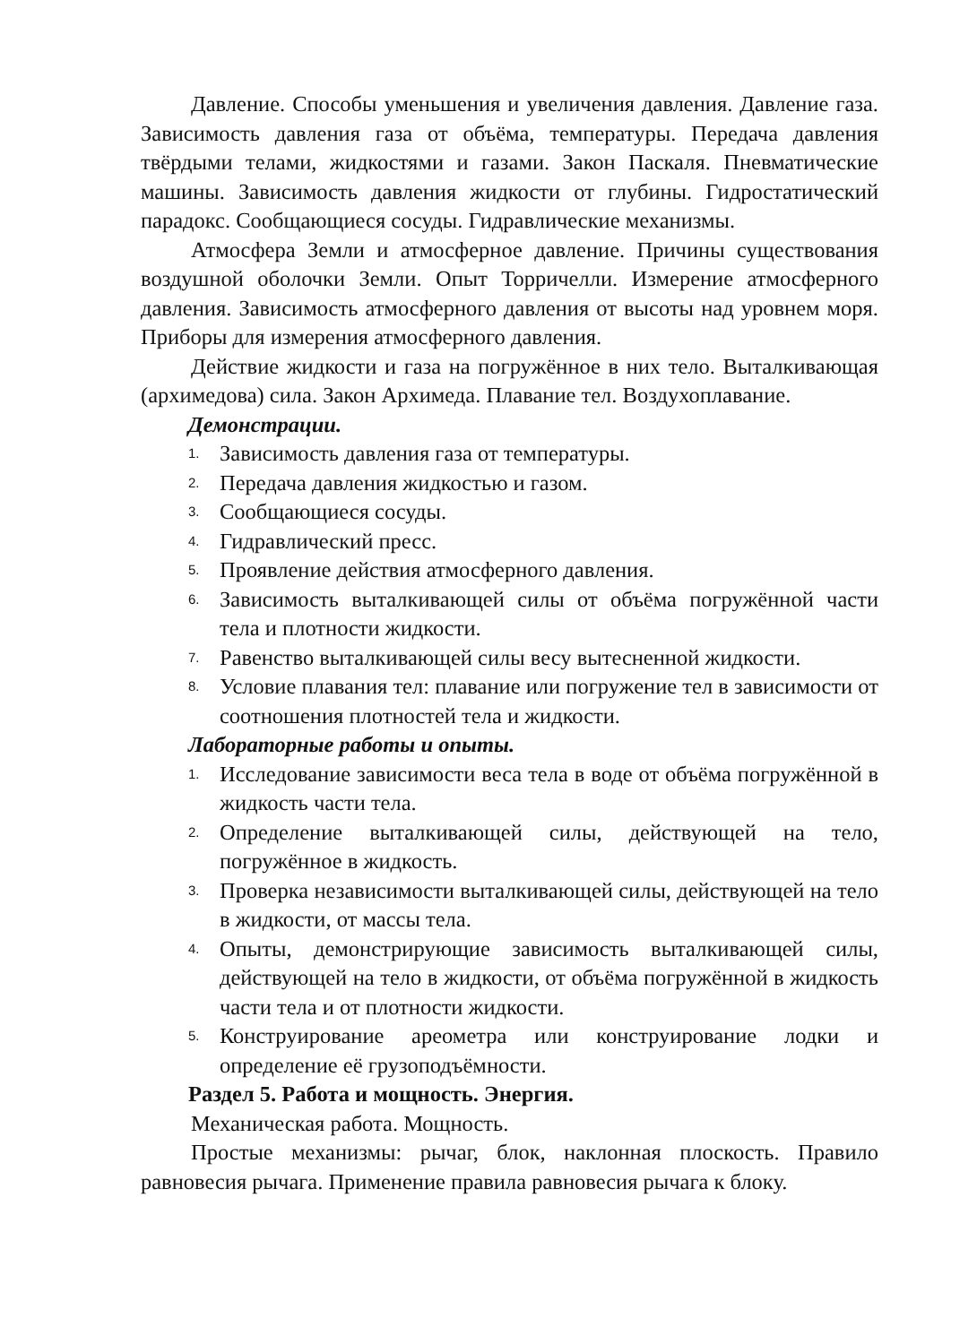Давление. Способы уменьшения и увеличения давления. Давление газа. Зависимость давления газа от объёма, температуры. Передача давления твёрдыми телами, жидкостями и газами. Закон Паскаля. Пневматические машины. Зависимость давления жидкости от глубины. Гидростатический парадокс. Сообщающиеся сосуды. Гидравлические механизмы.
Атмосфера Земли и атмосферное давление. Причины существования воздушной оболочки Земли. Опыт Торричелли. Измерение атмосферного давления. Зависимость атмосферного давления от высоты над уровнем моря. Приборы для измерения атмосферного давления.
Действие жидкости и газа на погружённое в них тело. Выталкивающая (архимедова) сила. Закон Архимеда. Плавание тел. Воздухоплавание.
Демонстрации.
1. Зависимость давления газа от температуры.
2. Передача давления жидкостью и газом.
3. Сообщающиеся сосуды.
4. Гидравлический пресс.
5. Проявление действия атмосферного давления.
6. Зависимость выталкивающей силы от объёма погружённой части тела и плотности жидкости.
7. Равенство выталкивающей силы весу вытесненной жидкости.
8. Условие плавания тел: плавание или погружение тел в зависимости от соотношения плотностей тела и жидкости.
Лабораторные работы и опыты.
1. Исследование зависимости веса тела в воде от объёма погружённой в жидкость части тела.
2. Определение выталкивающей силы, действующей на тело, погружённое в жидкость.
3. Проверка независимости выталкивающей силы, действующей на тело в жидкости, от массы тела.
4. Опыты, демонстрирующие зависимость выталкивающей силы, действующей на тело в жидкости, от объёма погружённой в жидкость части тела и от плотности жидкости.
5. Конструирование ареометра или конструирование лодки и определение её грузоподъёмности.
Раздел 5. Работа и мощность. Энергия.
Механическая работа. Мощность.
Простые механизмы: рычаг, блок, наклонная плоскость. Правило равновесия рычага. Применение правила равновесия рычага к блоку.